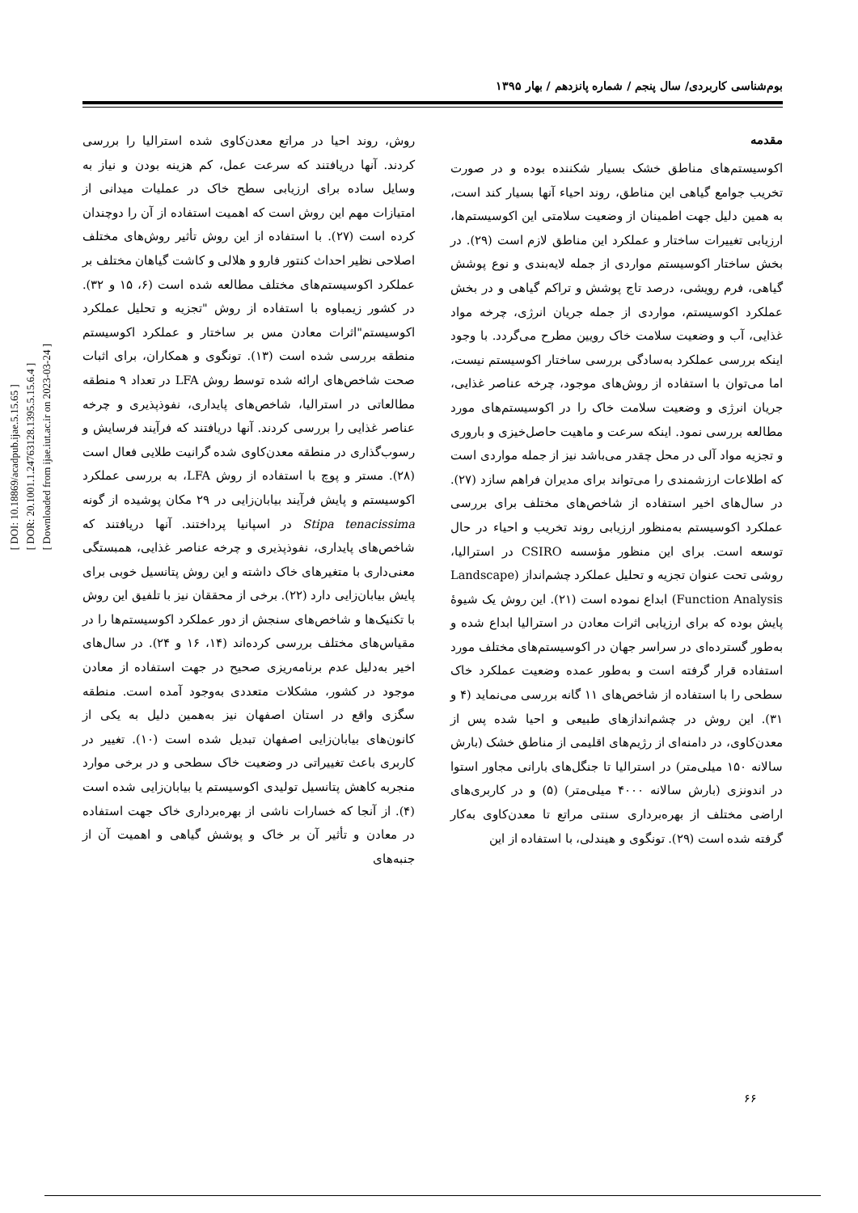[ DOI: 10.18869/acadpub.ijae.5.15.65 ]
[ DOR: 20.1001.1.24763128.1395.5.15.6.4 ]
[ Downloaded from ijae.iut.ac.ir on 2023-03-24 ]
بوم‌شناسی کاربردی/ سال پنجم / شماره پانزدهم / بهار ۱۳۹۵
مقدمه
اکوسیستم‌های مناطق خشک بسیار شکننده بوده و در صورت تخریب جوامع گیاهی این مناطق، روند احیاء آنها بسیار کند است، به همین دلیل جهت اطمینان از وضعیت سلامتی این اکوسیستم‌ها، ارزیابی تغییرات ساختار و عملکرد این مناطق لازم است (۲۹). در بخش ساختار اکوسیستم مواردی از جمله لایه‌بندی و نوع پوشش گیاهی، فرم رویشی، درصد تاج پوشش و تراکم گیاهی و در بخش عملکرد اکوسیستم، مواردی از جمله جریان انرژی، چرخه مواد غذایی، آب و وضعیت سلامت خاک رویین مطرح می‌گردد. با وجود اینکه بررسی عملکرد به‌سادگی بررسی ساختار اکوسیستم نیست، اما می‌توان با استفاده از روش‌های موجود، چرخه عناصر غذایی، جریان انرژی و وضعیت سلامت خاک را در اکوسیستم‌های مورد مطالعه بررسی نمود. اینکه سرعت و ماهیت حاصل‌خیزی و باروری و تجزیه مواد آلی در محل چقدر می‌باشد نیز از جمله مواردی است که اطلاعات ارزشمندی را می‌تواند برای مدیران فراهم سازد (۲۷). در سال‌های اخیر استفاده از شاخص‌های مختلف برای بررسی عملکرد اکوسیستم به‌منظور ارزیابی روند تخریب و احیاء در حال توسعه است. برای این منظور مؤسسه CSIRO در استرالیا، روشی تحت عنوان تجزیه و تحلیل عملکرد چشم‌انداز (Landscape Function Analysis) ابداع نموده است (۲۱). این روش یک شیوهٔ پایش بوده که برای ارزیابی اثرات معادن در استرالیا ابداع شده و به‌طور گسترده‌ای در سراسر جهان در اکوسیستم‌های مختلف مورد استفاده قرار گرفته است و به‌طور عمده وضعیت عملکرد خاک سطحی را با استفاده از شاخص‌های ۱۱ گانه بررسی می‌نماید (۴ و ۳۱). این روش در چشم‌اندازهای طبیعی و احیا شده پس از معدن‌کاوی، در دامنه‌ای از رژیم‌های اقلیمی از مناطق خشک (بارش سالانه ۱۵۰ میلی‌متر) در استرالیا تا جنگل‌های بارانی مجاور استوا در اندونزی (بارش سالانه ۴۰۰۰ میلی‌متر) (۵) و در کاربری‌های اراضی مختلف از بهره‌برداری سنتی مراتع تا معدن‌کاوی به‌کار گرفته شده است (۲۹). تونگوی و هیندلی، با استفاده از این
روش، روند احیا در مراتع معدن‌کاوی شده استرالیا را بررسی کردند. آنها دریافتند که سرعت عمل، کم هزینه بودن و نیاز به وسایل ساده برای ارزیابی سطح خاک در عملیات میدانی از امتیازات مهم این روش است که اهمیت استفاده از آن را دوچندان کرده است (۲۷). با استفاده از این روش تأثیر روش‌های مختلف اصلاحی نظیر احداث کنتور فارو و هلالی و کاشت گیاهان مختلف بر عملکرد اکوسیستم‌های مختلف مطالعه شده است (۶، ۱۵ و ۳۲). در کشور زیمباوه با استفاده از روش "تجزیه و تحلیل عملکرد اکوسیستم"اثرات معادن مس بر ساختار و عملکرد اکوسیستم منطقه بررسی شده است (۱۳). تونگوی و همکاران، برای اثبات صحت شاخص‌های ارائه شده توسط روش LFA در تعداد ۹ منطقه مطالعاتی در استرالیا، شاخص‌های پایداری، نفوذپذیری و چرخه عناصر غذایی را بررسی کردند. آنها دریافتند که فرآیند فرسایش و رسوب‌گذاری در منطقه معدن‌کاوی شده گرانیت طلایی فعال است (۲۸). مستر و پوچ با استفاده از روش LFA، به بررسی عملکرد اکوسیستم و پایش فرآیند بیابان‌زایی در ۲۹ مکان پوشیده از گونه Stipa tenacissima در اسپانیا پرداختند. آنها دریافتند که شاخص‌های پایداری، نفوذپذیری و چرخه عناصر غذایی، همبستگی معنی‌داری با متغیرهای خاک داشته و این روش پتانسیل خوبی برای پایش بیابان‌زایی دارد (۲۲). برخی از محققان نیز با تلفیق این روش با تکنیک‌ها و شاخص‌های سنجش از دور عملکرد اکوسیستم‌ها را در مقیاس‌های مختلف بررسی کرده‌اند (۱۴، ۱۶ و ۲۴). در سال‌های اخیر به‌دلیل عدم برنامه‌ریزی صحیح در جهت استفاده از معادن موجود در کشور، مشکلات متعددی به‌وجود آمده است. منطقه سگزی واقع در استان اصفهان نیز به‌همین دلیل به یکی از کانون‌های بیابان‌زایی اصفهان تبدیل شده است (۱۰). تغییر در کاربری باعث تغییراتی در وضعیت خاک سطحی و در برخی موارد منجربه کاهش پتانسیل تولیدی اکوسیستم یا بیابان‌زایی شده است (۴). از آنجا که خسارات ناشی از بهره‌برداری خاک جهت استفاده در معادن و تأثیر آن بر خاک و پوشش گیاهی و اهمیت آن از جنبه‌های
۶۶